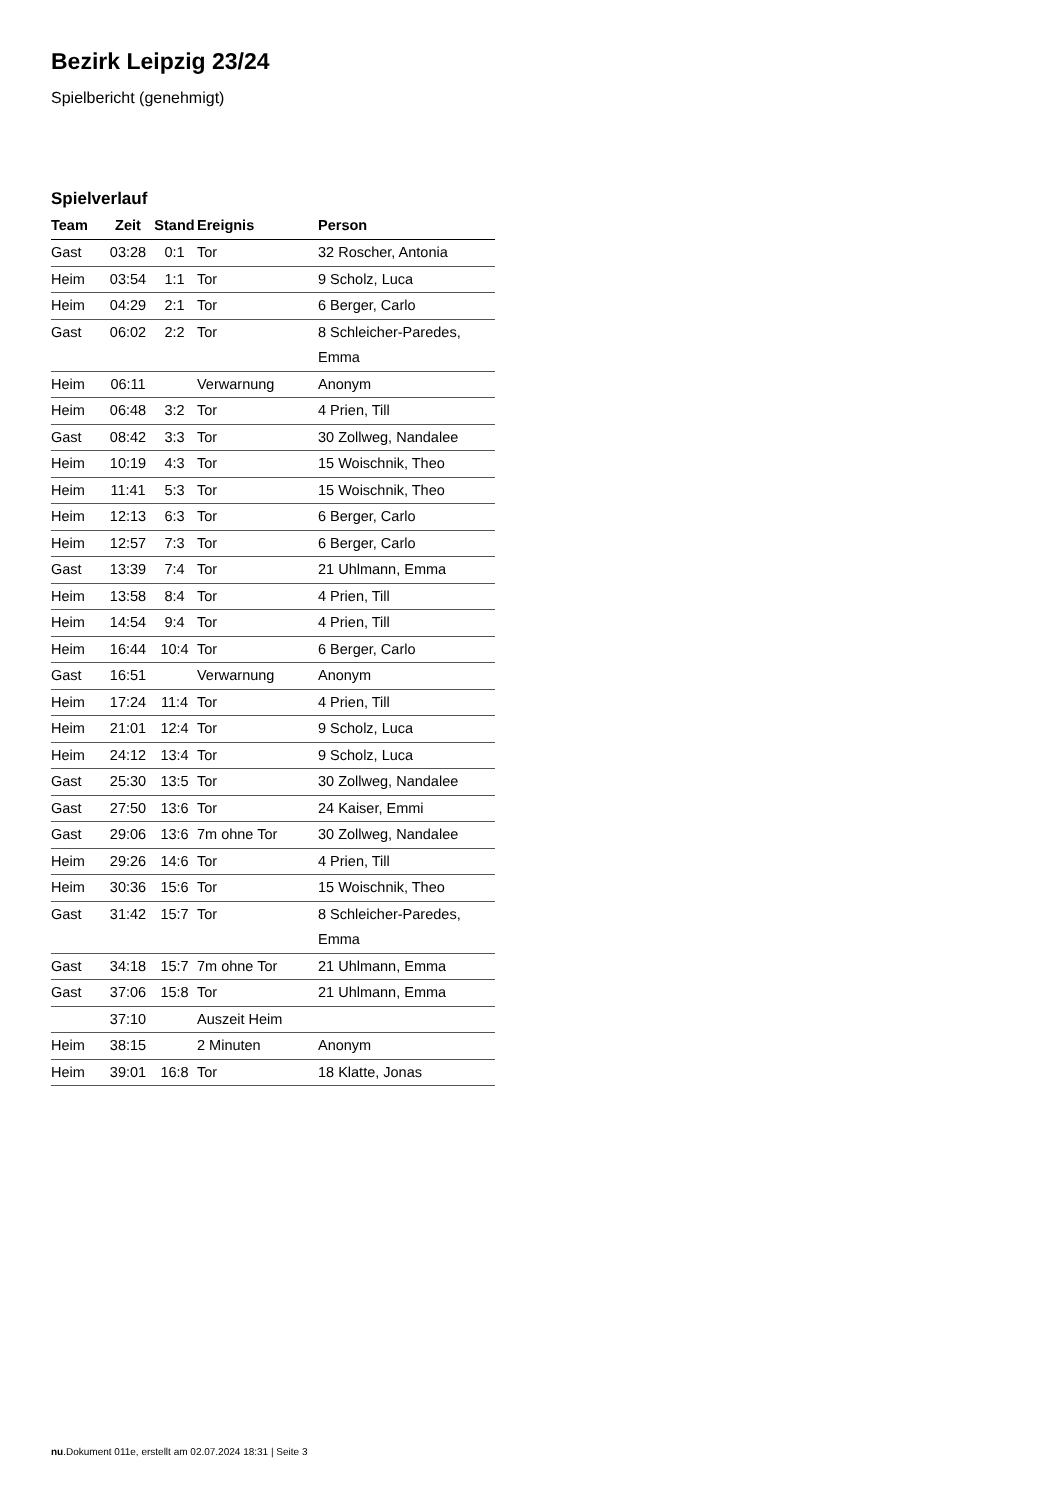Bezirk Leipzig 23/24
Spielbericht (genehmigt)
Spielverlauf
| Team | Zeit | Stand | Ereignis | Person |
| --- | --- | --- | --- | --- |
| Gast | 03:28 | 0:1 | Tor | 32 Roscher, Antonia |
| Heim | 03:54 | 1:1 | Tor | 9 Scholz, Luca |
| Heim | 04:29 | 2:1 | Tor | 6 Berger, Carlo |
| Gast | 06:02 | 2:2 | Tor | 8 Schleicher-Paredes, Emma |
| Heim | 06:11 | | Verwarnung | Anonym |
| Heim | 06:48 | 3:2 | Tor | 4 Prien, Till |
| Gast | 08:42 | 3:3 | Tor | 30 Zollweg, Nandalee |
| Heim | 10:19 | 4:3 | Tor | 15 Woischnik, Theo |
| Heim | 11:41 | 5:3 | Tor | 15 Woischnik, Theo |
| Heim | 12:13 | 6:3 | Tor | 6 Berger, Carlo |
| Heim | 12:57 | 7:3 | Tor | 6 Berger, Carlo |
| Gast | 13:39 | 7:4 | Tor | 21 Uhlmann, Emma |
| Heim | 13:58 | 8:4 | Tor | 4 Prien, Till |
| Heim | 14:54 | 9:4 | Tor | 4 Prien, Till |
| Heim | 16:44 | 10:4 | Tor | 6 Berger, Carlo |
| Gast | 16:51 | | Verwarnung | Anonym |
| Heim | 17:24 | 11:4 | Tor | 4 Prien, Till |
| Heim | 21:01 | 12:4 | Tor | 9 Scholz, Luca |
| Heim | 24:12 | 13:4 | Tor | 9 Scholz, Luca |
| Gast | 25:30 | 13:5 | Tor | 30 Zollweg, Nandalee |
| Gast | 27:50 | 13:6 | Tor | 24 Kaiser, Emmi |
| Gast | 29:06 | 13:6 | 7m ohne Tor | 30 Zollweg, Nandalee |
| Heim | 29:26 | 14:6 | Tor | 4 Prien, Till |
| Heim | 30:36 | 15:6 | Tor | 15 Woischnik, Theo |
| Gast | 31:42 | 15:7 | Tor | 8 Schleicher-Paredes, Emma |
| Gast | 34:18 | 15:7 | 7m ohne Tor | 21 Uhlmann, Emma |
| Gast | 37:06 | 15:8 | Tor | 21 Uhlmann, Emma |
| | 37:10 | | Auszeit Heim | |
| Heim | 38:15 | | 2 Minuten | Anonym |
| Heim | 39:01 | 16:8 | Tor | 18 Klatte, Jonas |
nu.Dokument 011e, erstellt am 02.07.2024 18:31 | Seite 3